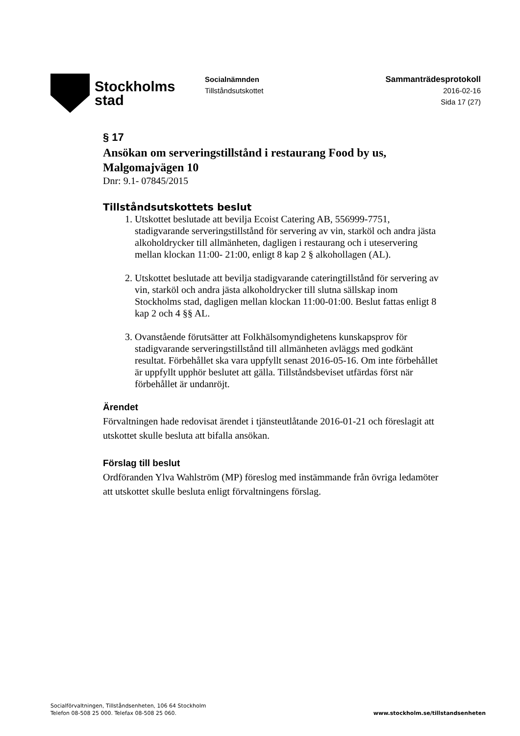Stockholms
stad
Socialnämnden
Tillståndsutskottet
Sammanträdesprotokoll
2016-02-16
Sida 17 (27)
§ 17
Ansökan om serveringstillstånd i restaurang Food by us, Malgomajvägen 10
Dnr: 9.1- 07845/2015
Tillståndsutskottets beslut
1. Utskottet beslutade att bevilja Ecoist Catering AB, 556999-7751, stadigvarande serveringstillstånd för servering av vin, starköl och andra jästa alkoholdrycker till allmänheten, dagligen i restaurang och i uteservering mellan klockan 11:00- 21:00, enligt 8 kap 2 § alkohollagen (AL).
2. Utskottet beslutade att bevilja stadigvarande cateringtillstånd för servering av vin, starköl och andra jästa alkoholdrycker till slutna sällskap inom Stockholms stad, dagligen mellan klockan 11:00-01:00. Beslut fattas enligt 8 kap 2 och 4 §§ AL.
3. Ovanstående förutsätter att Folkhälsomyndighetens kunskapsprov för stadigvarande serveringstillstånd till allmänheten avläggs med godkänt resultat. Förbehållet ska vara uppfyllt senast 2016-05-16. Om inte förbehållet är uppfyllt upphör beslutet att gälla. Tillståndsbeviset utfärdas först när förbehållet är undanröjt.
Ärendet
Förvaltningen hade redovisat ärendet i tjänsteutlåtande 2016-01-21 och föreslagit att utskottet skulle besluta att bifalla ansökan.
Förslag till beslut
Ordföranden Ylva Wahlström (MP) föreslog med instämmande från övriga ledamöter att utskottet skulle besluta enligt förvaltningens förslag.
Socialförvaltningen, Tillståndsenheten, 106 64 Stockholm
Telefon 08-508 25 000. Telefax 08-508 25 060.
www.stockholm.se/tillstandsenheten